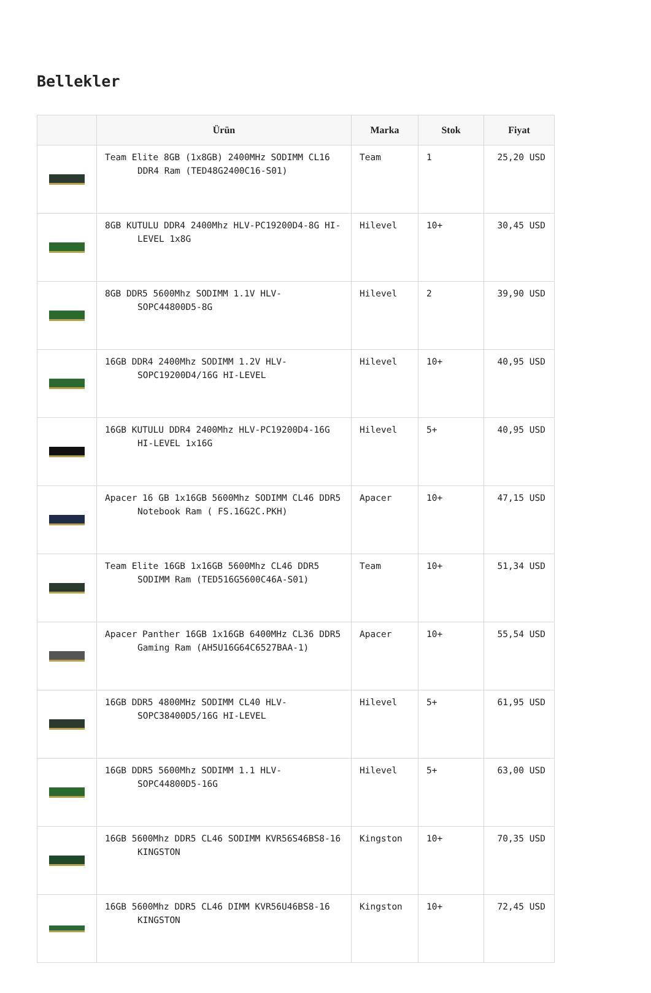Bellekler
| | Ürün | Marka | Stok | Fiyat |
| --- | --- | --- | --- | --- |
| | Team Elite 8GB (1x8GB) 2400MHz SODIMM CL16 DDR4 Ram (TED48G2400C16-S01) | Team | 1 | 25,20 USD |
| | 8GB KUTULU DDR4 2400Mhz HLV-PC19200D4-8G HI-LEVEL 1x8G | Hilevel | 10+ | 30,45 USD |
| | 8GB DDR5 5600Mhz SODIMM 1.1V HLV-SOPC44800D5-8G | Hilevel | 2 | 39,90 USD |
| | 16GB DDR4 2400Mhz SODIMM 1.2V HLV-SOPC19200D4/16G HI-LEVEL | Hilevel | 10+ | 40,95 USD |
| | 16GB KUTULU DDR4 2400Mhz HLV-PC19200D4-16G HI-LEVEL 1x16G | Hilevel | 5+ | 40,95 USD |
| | Apacer 16 GB 1x16GB 5600Mhz SODIMM CL46 DDR5 Notebook Ram ( FS.16G2C.PKH) | Apacer | 10+ | 47,15 USD |
| | Team Elite 16GB 1x16GB 5600Mhz CL46 DDR5 SODIMM Ram (TED516G5600C46A-S01) | Team | 10+ | 51,34 USD |
| | Apacer Panther 16GB 1x16GB 6400MHz CL36 DDR5 Gaming Ram (AH5U16G64C6527BAA-1) | Apacer | 10+ | 55,54 USD |
| | 16GB DDR5 4800MHz SODIMM CL40 HLV-SOPC38400D5/16G HI-LEVEL | Hilevel | 5+ | 61,95 USD |
| | 16GB DDR5 5600Mhz SODIMM 1.1 HLV-SOPC44800D5-16G | Hilevel | 5+ | 63,00 USD |
| | 16GB 5600Mhz DDR5 CL46 SODIMM KVR56S46BS8-16 KINGSTON | Kingston | 10+ | 70,35 USD |
| | 16GB 5600Mhz DDR5 CL46 DIMM KVR56U46BS8-16 KINGSTON | Kingston | 10+ | 72,45 USD |